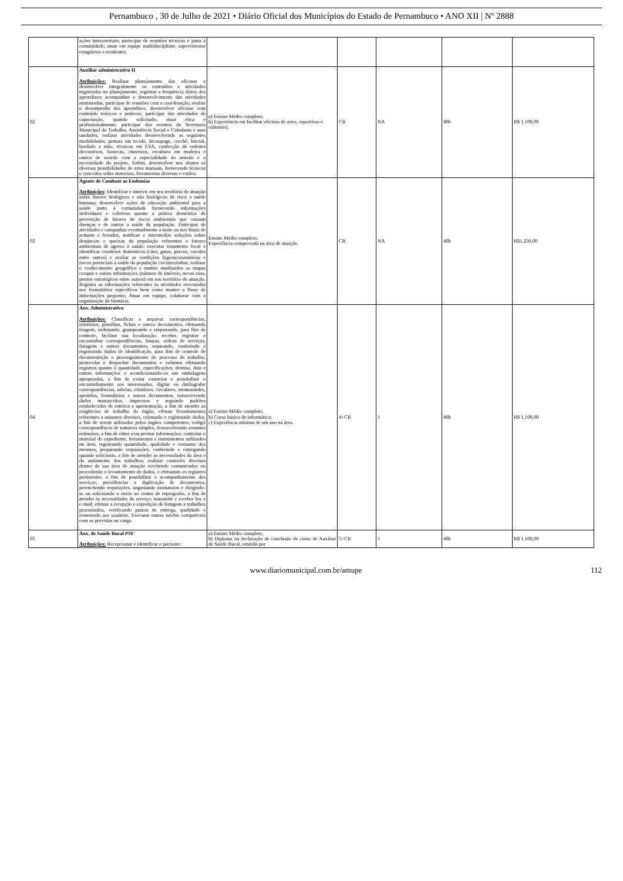Pernambuco , 30 de Julho de 2021 • Diário Oficial dos Municípios do Estado de Pernambuco • ANO XII | Nº 2888
| | ações intersetoriais; participar de reuniões técnicas e junta à comunidade; atuar em equipe multidisciplinar; supervisionar estagiários e residentes. | | | | | |
| 02 | Auxiliar administrativo II Atribuições: Realizar planejamento das oficinas e desenvolver integralmente os conteúdos e atividades registradas no planejamento; registrar a frequência diária dos aprendizes; acompanhar o desenvolvimento das atividades ministradas; participar de reuniões com a coordenação; avaliar o desempenho dos aprendizes; desenvolver oficinas com conteúdo teóricos e práticos; participar das atividades de capacitação, quando solicitado; atuar ética e profissionalmente; participar dos eventos da Secretaria Municipal do Trabalho, Assistência Social e Cidadania e suas unidades; realizar atividades desenvolvendo as seguintes modalidades: pintura em tecido, decoupage, crochê, biscuit, bordado a mão, técnicas em EVA, confecção de enfeites decorativos, bonecas, chaveiros, escultura em madeira e outros de acordo com a especialidade do artesão e a necessidade do projeto. Enfim, desenvolver nos alunos as diversas possibilidades de artes manuais, fornecendo técnicas e conceitos sobre materiais, ferramentas diversas e estilos. | a) Ensino Médio completo; b) Experiência em facilitar oficinas de artes, esportivas e culturais). | CR | NA | 40h | R$ 1.100,00 |
| 03 | Agente de Combate as Endemias Atribuições : Identificar e intervir em seu território de atuação sobre fatores biológicos e não biológicos de risco a saúde humana; desenvolver ações de educação ambiental para a saúde junto à comunidade fornecendo informações individuais e coletivas quanto a prática doméstica de prevenção de fatores de riscos ambientais que causam doenças e de outros a saúde da população. Participar de atividades e campanhas eventualmente a noite ou nos finais de semana e feriados, notificar e intermediar soluções sobre denúncias e queixas da população referentes a fatores ambientais de agravo à saúde; executar tratamento focal e identificar criatórios domésticos (cães, gatos, porcos, cavalos entre outros) e avaliar as condições higienicosanitárias e riscos potenciais a saúde da população circunvizinhas, realizar o conhecimento geográfico e manter atualizados os mapas croquis e outras informações (número de imóveis, novas ruas, pontos estratégicos entre outros) em seu território de atuação. Registra as informações referentes às atividades executadas nos formulários específicos bem como manter o fluxo de informações proposto; Atuar em equipe, colaborar com a organização da farmácia. | Ensino Médio completo; Experiência comprovada na área de atuação. | CR | NA | 40h | R$1.250,00 |
| 04 | Aux. Administrativo Atribuições: Classificar e arquivar correspondências, relatórios, planilhas, fichas e outros documentos, efetuando triagem, ordenando, grampeando e etiquetando, para fins de controle, facilitar sua localização; receber, registrar e encaminhar correspondências, faturas, ordens de serviços, listagens e outros documentos, separando, conferindo e registrando dados de identificação, para fins de controle de documentação e prosseguimento do processo de trabalho; protocolar e despachar documentos e volumes efetuando registros quanto à quantidade, especificações, destino, data e outras informações e acondicionando-os em embalagens apropriadas, a fim de evitar extravios e possibilitar o encaminhamento aos interessados, digitar ou datilografar correspondências, tabelas, relatórios, circulares, memorandos, apostilas, formulários e outros documentos, transcrevendo dados manuscritos, impressos e seguindo padrões estabelecidos de estética e apresentação, a fim de atender as exigências de trabalho do órgão; efetuar levantamentos referentes a assuntos diversos, coletando e registrando dados, a fim de serem utilizados pelos órgãos competentes; redigir correspondência de natureza simples, desenvolvendo assuntos rotineiros, a fim de obter e/ou prestar informações; controlar o material de expediente, ferramentas e instrumentos utilizados na área, registrando quantidade, qualidade e consumo dos mesmos, preparando requisições, conferindo e entregando quando solicitado, a fim de atender às necessidades da área e do andamento dos trabalhos; realizar controles diversos dentro de sua área de atuação recebendo comunicados ou procedendo o levantamento de dados, e efetuando os registros pertinentes, a fim de possibilitar o acompanhamento dos serviços; providenciar a duplicação de documentos, preenchendo requisições, angariando assinaturas e dirigindo-se ou solicitando o envio ao centro de reprografia, a fim de atender às necessidades do serviço; transmitir e receber fax e e-mail; efetuar a recepção e expedição de listagens e trabalhos processados, verificando prazos de entrega, qualidade e remetendo aos usuários. Executar outras tarefas compatíveis com as previstas no cargo. | a) Ensino Médio completo; b) Curso básico de informática; c) Experiência mínima de um ano na área. | 4+CR | 1 | 40h | R$ 1.100,00 |
| 05 | Aux. de Saúde Bucal PSF Atribuições: Recepcionar e identificar o paciente; | a) Ensino Médio completo; b) Diploma ou declaração de conclusão de curso de Auxiliar de Saúde Bucal, emitida por | 5+CR | 1 | 40h | R$ 1.100,00 |
www.diariomunicipal.com.br/amupe 112